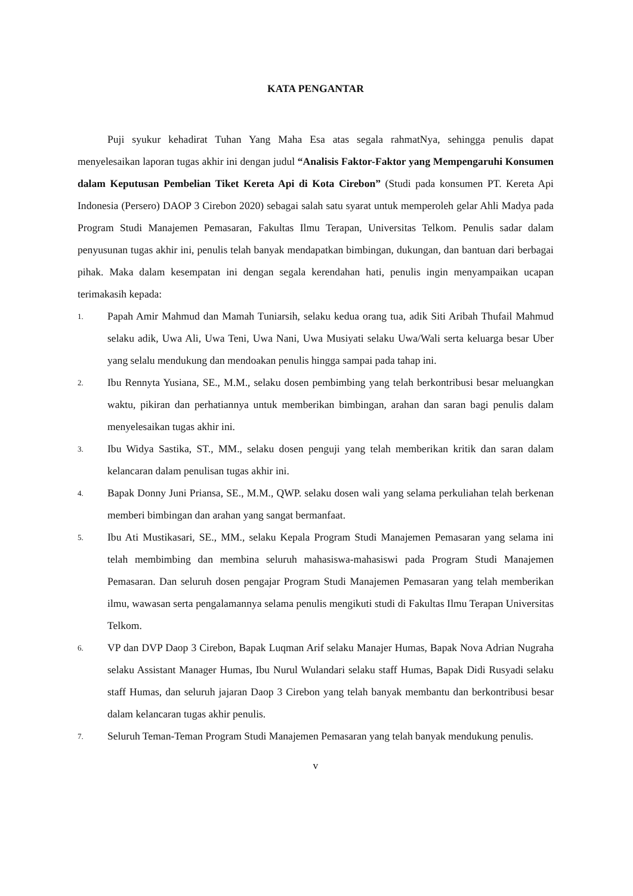KATA PENGANTAR
Puji syukur kehadirat Tuhan Yang Maha Esa atas segala rahmatNya, sehingga penulis dapat menyelesaikan laporan tugas akhir ini dengan judul “Analisis Faktor-Faktor yang Mempengaruhi Konsumen dalam Keputusan Pembelian Tiket Kereta Api di Kota Cirebon” (Studi pada konsumen PT. Kereta Api Indonesia (Persero) DAOP 3 Cirebon 2020) sebagai salah satu syarat untuk memperoleh gelar Ahli Madya pada Program Studi Manajemen Pemasaran, Fakultas Ilmu Terapan, Universitas Telkom. Penulis sadar dalam penyusunan tugas akhir ini, penulis telah banyak mendapatkan bimbingan, dukungan, dan bantuan dari berbagai pihak. Maka dalam kesempatan ini dengan segala kerendahan hati, penulis ingin menyampaikan ucapan terimakasih kepada:
1. Papah Amir Mahmud dan Mamah Tuniarsih, selaku kedua orang tua, adik Siti Aribah Thufail Mahmud selaku adik, Uwa Ali, Uwa Teni, Uwa Nani, Uwa Musiyati selaku Uwa/Wali serta keluarga besar Uber yang selalu mendukung dan mendoakan penulis hingga sampai pada tahap ini.
2. Ibu Rennyta Yusiana, SE., M.M., selaku dosen pembimbing yang telah berkontribusi besar meluangkan waktu, pikiran dan perhatiannya untuk memberikan bimbingan, arahan dan saran bagi penulis dalam menyelesaikan tugas akhir ini.
3. Ibu Widya Sastika, ST., MM., selaku dosen penguji yang telah memberikan kritik dan saran dalam kelancaran dalam penulisan tugas akhir ini.
4. Bapak Donny Juni Priansa, SE., M.M., QWP. selaku dosen wali yang selama perkuliahan telah berkenan memberi bimbingan dan arahan yang sangat bermanfaat.
5. Ibu Ati Mustikasari, SE., MM., selaku Kepala Program Studi Manajemen Pemasaran yang selama ini telah membimbing dan membina seluruh mahasiswa-mahasiswi pada Program Studi Manajemen Pemasaran. Dan seluruh dosen pengajar Program Studi Manajemen Pemasaran yang telah memberikan ilmu, wawasan serta pengalamannya selama penulis mengikuti studi di Fakultas Ilmu Terapan Universitas Telkom.
6. VP dan DVP Daop 3 Cirebon, Bapak Luqman Arif selaku Manajer Humas, Bapak Nova Adrian Nugraha selaku Assistant Manager Humas, Ibu Nurul Wulandari selaku staff Humas, Bapak Didi Rusyadi selaku staff Humas, dan seluruh jajaran Daop 3 Cirebon yang telah banyak membantu dan berkontribusi besar dalam kelancaran tugas akhir penulis.
7. Seluruh Teman-Teman Program Studi Manajemen Pemasaran yang telah banyak mendukung penulis.
v